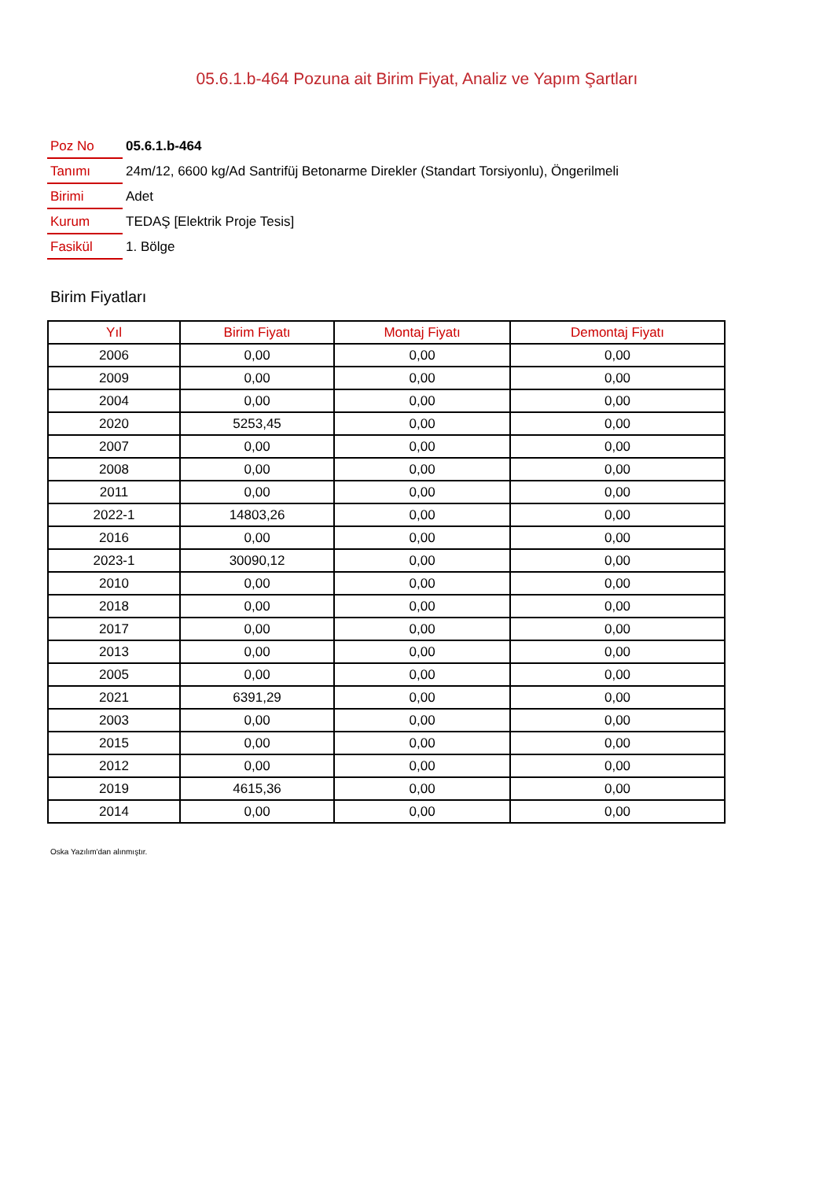05.6.1.b-464 Pozuna ait Birim Fiyat, Analiz ve Yapım Şartları
| Poz No | 05.6.1.b-464 |
| Tanımı | 24m/12, 6600 kg/Ad Santrifüj Betonarme Direkler (Standart Torsiyonlu), Öngerilmeli |
| Birimi | Adet |
| Kurum | TEDAŞ [Elektrik Proje Tesis] |
| Fasikül | 1. Bölge |
Birim Fiyatları
| Yıl | Birim Fiyatı | Montaj Fiyatı | Demontaj Fiyatı |
| --- | --- | --- | --- |
| 2006 | 0,00 | 0,00 | 0,00 |
| 2009 | 0,00 | 0,00 | 0,00 |
| 2004 | 0,00 | 0,00 | 0,00 |
| 2020 | 5253,45 | 0,00 | 0,00 |
| 2007 | 0,00 | 0,00 | 0,00 |
| 2008 | 0,00 | 0,00 | 0,00 |
| 2011 | 0,00 | 0,00 | 0,00 |
| 2022-1 | 14803,26 | 0,00 | 0,00 |
| 2016 | 0,00 | 0,00 | 0,00 |
| 2023-1 | 30090,12 | 0,00 | 0,00 |
| 2010 | 0,00 | 0,00 | 0,00 |
| 2018 | 0,00 | 0,00 | 0,00 |
| 2017 | 0,00 | 0,00 | 0,00 |
| 2013 | 0,00 | 0,00 | 0,00 |
| 2005 | 0,00 | 0,00 | 0,00 |
| 2021 | 6391,29 | 0,00 | 0,00 |
| 2003 | 0,00 | 0,00 | 0,00 |
| 2015 | 0,00 | 0,00 | 0,00 |
| 2012 | 0,00 | 0,00 | 0,00 |
| 2019 | 4615,36 | 0,00 | 0,00 |
| 2014 | 0,00 | 0,00 | 0,00 |
Oska Yazılım'dan alınmıştır.